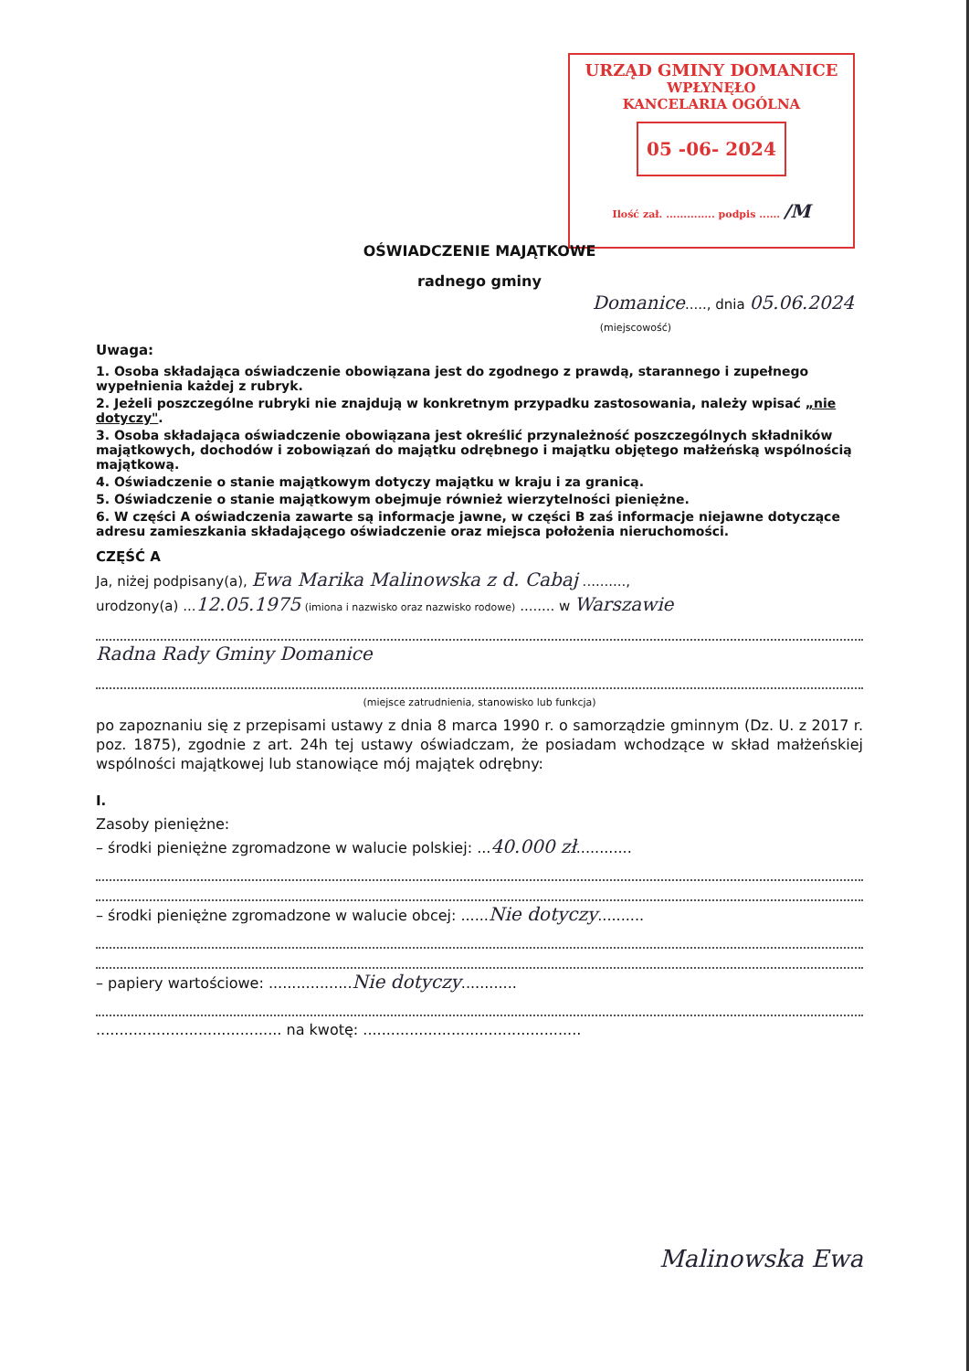URZĄD GMINY DOMANICE
WPŁYNĘŁO
KANCELARIA OGÓLNA
05 -06- 2024
Ilość zał. .............. podpis ...... /M
OŚWIADCZENIE MAJĄTKOWE
radnego gminy
Domanice....., dnia 05.06.2024
(miejscowość)
Uwaga:
1. Osoba składająca oświadczenie obowiązana jest do zgodnego z prawdą, starannego i zupełnego wypełnienia każdej z rubryk.
2. Jeżeli poszczególne rubryki nie znajdują w konkretnym przypadku zastosowania, należy wpisać „nie dotyczy".
3. Osoba składająca oświadczenie obowiązana jest określić przynależność poszczególnych składników majątkowych, dochodów i zobowiązań do majątku odrębnego i majątku objętego małżeńską wspólnością majątkową.
4. Oświadczenie o stanie majątkowym dotyczy majątku w kraju i za granicą.
5. Oświadczenie o stanie majątkowym obejmuje również wierzytelności pieniężne.
6. W części A oświadczenia zawarte są informacje jawne, w części B zaś informacje niejawne dotyczące adresu zamieszkania składającego oświadczenie oraz miejsca położenia nieruchomości.
CZĘŚĆ A
Ja, niżej podpisany(a), Ewa Marika Malinowska z d. Cabaj ..........,
urodzony(a) ...12.05.1975 (imiona i nazwisko oraz nazwisko rodowe) ........ w Warszawie
Radna Rady Gminy Domanice
(miejsce zatrudnienia, stanowisko lub funkcja)
po zapoznaniu się z przepisami ustawy z dnia 8 marca 1990 r. o samorządzie gminnym (Dz. U. z 2017 r. poz. 1875), zgodnie z art. 24h tej ustawy oświadczam, że posiadam wchodzące w skład małżeńskiej wspólności majątkowej lub stanowiące mój majątek odrębny:
I.
Zasoby pieniężne:
– środki pieniężne zgromadzone w walucie polskiej: ...40.000 zł............
– środki pieniężne zgromadzone w walucie obcej: ......Nie dotyczy..........
– papiery wartościowe: ..................Nie dotyczy............
........................................ na kwotę: ...............................................
Malinowska Ewa